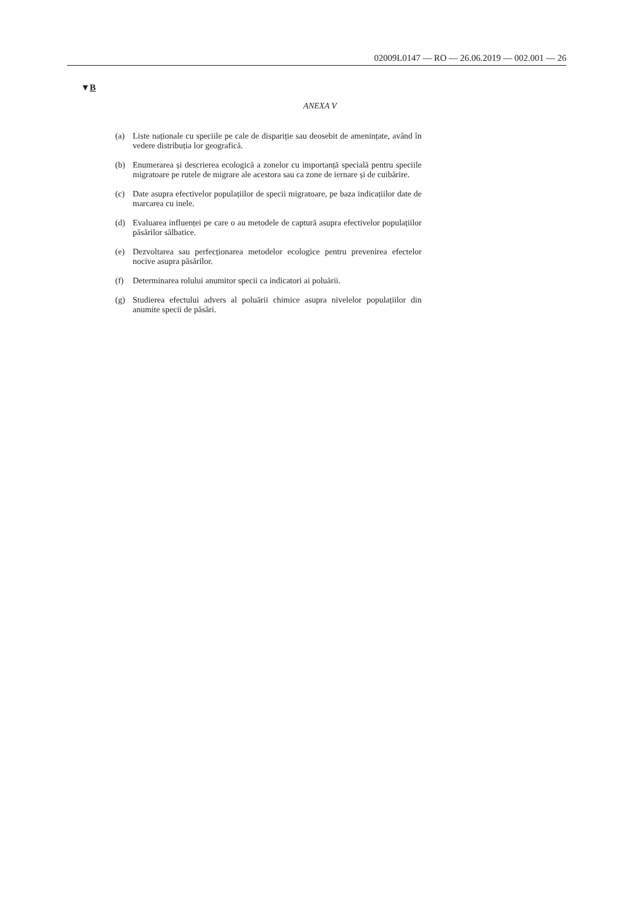02009L0147 — RO — 26.06.2019 — 002.001 — 26
▼B
ANEXA V
(a) Liste naționale cu speciile pe cale de dispariție sau deosebit de amenințate, având în vedere distribuția lor geografică.
(b) Enumerarea și descrierea ecologică a zonelor cu importanță specială pentru speciile migratoare pe rutele de migrare ale acestora sau ca zone de iernare și de cuibărire.
(c) Date asupra efectivelor populațiilor de specii migratoare, pe baza indicațiilor date de marcarea cu inele.
(d) Evaluarea influenței pe care o au metodele de captură asupra efectivelor populațiilor păsărilor sălbatice.
(e) Dezvoltarea sau perfecționarea metodelor ecologice pentru prevenirea efectelor nocive asupra păsărilor.
(f) Determinarea rolului anumitor specii ca indicatori ai poluării.
(g) Studierea efectului advers al poluării chimice asupra nivelelor populațiilor din anumite specii de păsări.